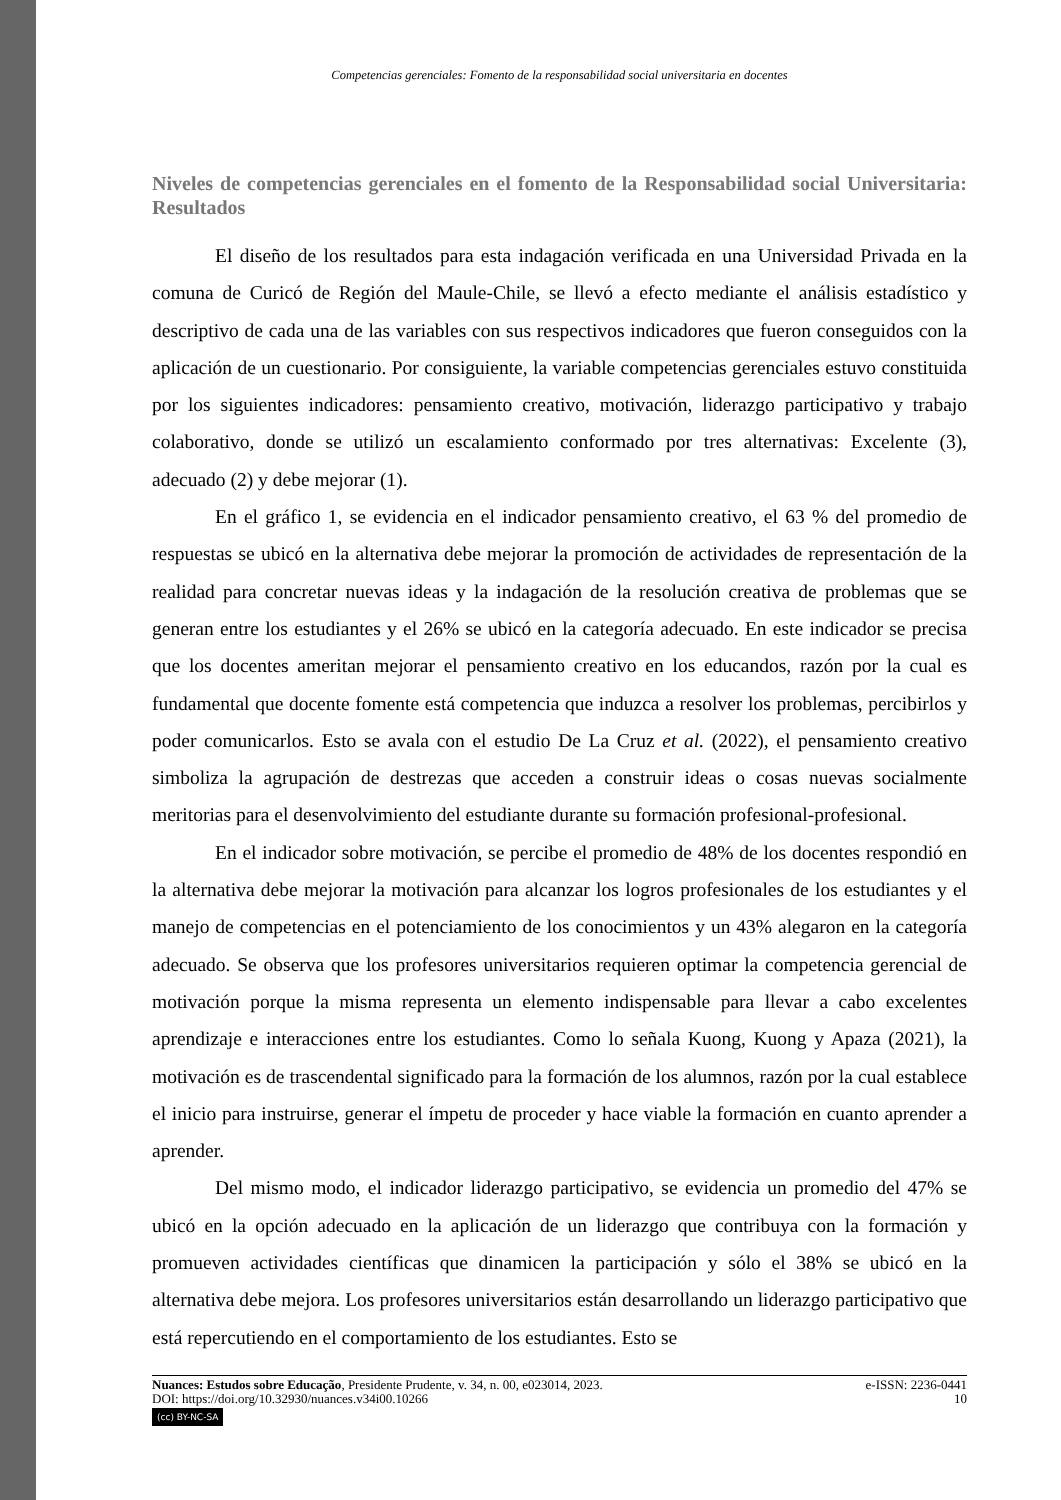Competencias gerenciales: Fomento de la responsabilidad social universitaria en docentes
Niveles de competencias gerenciales en el fomento de la Responsabilidad social Universitaria: Resultados
El diseño de los resultados para esta indagación verificada en una Universidad Privada en la comuna de Curicó de Región del Maule-Chile, se llevó a efecto mediante el análisis estadístico y descriptivo de cada una de las variables con sus respectivos indicadores que fueron conseguidos con la aplicación de un cuestionario. Por consiguiente, la variable competencias gerenciales estuvo constituida por los siguientes indicadores: pensamiento creativo, motivación, liderazgo participativo y trabajo colaborativo, donde se utilizó un escalamiento conformado por tres alternativas: Excelente (3), adecuado (2) y debe mejorar (1).
En el gráfico 1, se evidencia en el indicador pensamiento creativo, el 63 % del promedio de respuestas se ubicó en la alternativa debe mejorar la promoción de actividades de representación de la realidad para concretar nuevas ideas y la indagación de la resolución creativa de problemas que se generan entre los estudiantes y el 26% se ubicó en la categoría adecuado. En este indicador se precisa que los docentes ameritan mejorar el pensamiento creativo en los educandos, razón por la cual es fundamental que docente fomente está competencia que induzca a resolver los problemas, percibirlos y poder comunicarlos. Esto se avala con el estudio De La Cruz et al. (2022), el pensamiento creativo simboliza la agrupación de destrezas que acceden a construir ideas o cosas nuevas socialmente meritorias para el desenvolvimiento del estudiante durante su formación profesional-profesional.
En el indicador sobre motivación, se percibe el promedio de 48% de los docentes respondió en la alternativa debe mejorar la motivación para alcanzar los logros profesionales de los estudiantes y el manejo de competencias en el potenciamiento de los conocimientos y un 43% alegaron en la categoría adecuado. Se observa que los profesores universitarios requieren optimar la competencia gerencial de motivación porque la misma representa un elemento indispensable para llevar a cabo excelentes aprendizaje e interacciones entre los estudiantes. Como lo señala Kuong, Kuong y Apaza (2021), la motivación es de trascendental significado para la formación de los alumnos, razón por la cual establece el inicio para instruirse, generar el ímpetu de proceder y hace viable la formación en cuanto aprender a aprender.
Del mismo modo, el indicador liderazgo participativo, se evidencia un promedio del 47% se ubicó en la opción adecuado en la aplicación de un liderazgo que contribuya con la formación y promueven actividades científicas que dinamicen la participación y sólo el 38% se ubicó en la alternativa debe mejora. Los profesores universitarios están desarrollando un liderazgo participativo que está repercutiendo en el comportamiento de los estudiantes. Esto se
Nuances: Estudos sobre Educação, Presidente Prudente, v. 34, n. 00, e023014, 2023. e-ISSN: 2236-0441
DOI: https://doi.org/10.32930/nuances.v34i00.10266 10
(cc) BY-NC-SA